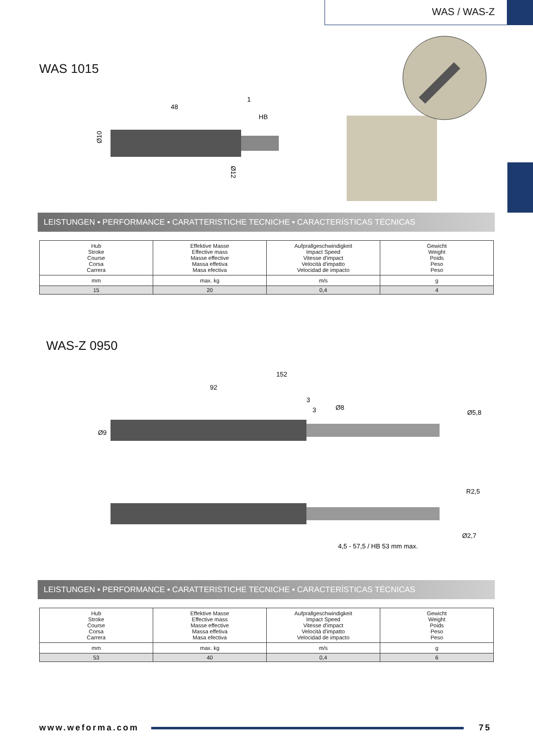WAS / WAS-Z
WAS 1015
48
1
HB
Ø10
Ø12
LEISTUNGEN ▪ PERFORMANCE ▪ CARATTERISTICHE TECNICHE ▪ CARACTERÍSTICAS TÉCNICAS
| Hub Stroke Course Corsa Carrera | Effektive Masse Effective mass Masse effective Massa effetiva Masa efectiva | Aufprallgeschwindigkeit Impact Speed Vitesse d'impact Velocità d'impatto Velocidad de impacto | Gewicht Weight Poids Peso Peso |
| mm | max. kg | m/s | g |
| 15 | 20 | 0,4 | 4 |
WAS-Z 0950
152
92
3
3
Ø8
Ø5,8
Ø9
R2,5
Ø2,7
4,5 - 57,5 / HB 53 mm max.
LEISTUNGEN ▪ PERFORMANCE ▪ CARATTERISTICHE TECNICHE ▪ CARACTERÍSTICAS TÉCNICAS
| Hub Stroke Course Corsa Carrera | Effektive Masse Effective mass Masse effective Massa effetiva Masa efectiva | Aufprallgeschwindigkeit Impact Speed Vitesse d'impact Velocità d'impatto Velocidad de impacto | Gewicht Weight Poids Peso Peso |
| mm | max. kg | m/s | g |
| 53 | 40 | 0,4 | 6 |
www.weforma.com 75